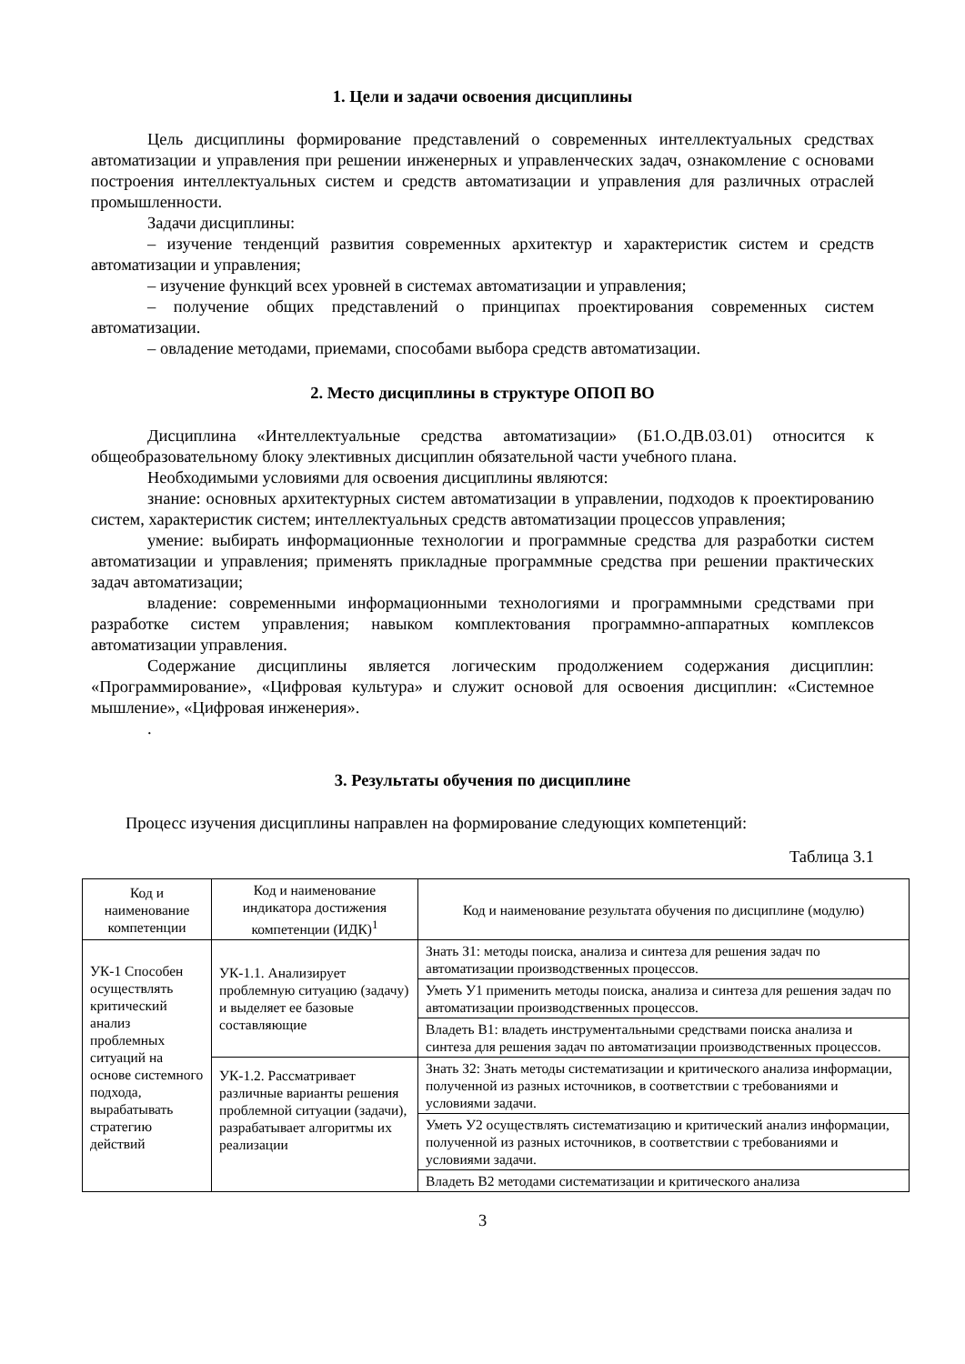1. Цели и задачи освоения дисциплины
Цель дисциплины формирование представлений о современных интеллектуальных средствах автоматизации и управления при решении инженерных и управленческих задач, ознакомление с основами построения интеллектуальных систем и средств автоматизации и управления для различных отраслей промышленности.
Задачи дисциплины:
– изучение тенденций развития современных архитектур и характеристик систем и средств автоматизации и управления;
– изучение функций всех уровней в системах автоматизации и управления;
– получение общих представлений о принципах проектирования современных систем автоматизации.
– овладение методами, приемами, способами выбора средств автоматизации.
2. Место дисциплины в структуре ОПОП ВО
Дисциплина «Интеллектуальные средства автоматизации» (Б1.О.ДВ.03.01) относится к общеобразовательному блоку элективных дисциплин обязательной части учебного плана.
Необходимыми условиями для освоения дисциплины являются:
знание: основных архитектурных систем автоматизации в управлении, подходов к проектированию систем, характеристик систем; интеллектуальных средств автоматизации процессов управления;
умение: выбирать информационные технологии и программные средства для разработки систем автоматизации и управления; применять прикладные программные средства при решении практических задач автоматизации;
владение: современными информационными технологиями и программными средствами при разработке систем управления; навыком комплектования программно-аппаратных комплексов автоматизации управления.
Содержание дисциплины является логическим продолжением содержания дисциплин: «Программирование», «Цифровая культура» и служит основой для освоения дисциплин: «Системное мышление», «Цифровая инженерия».
.
3. Результаты обучения по дисциплине
Процесс изучения дисциплины направлен на формирование следующих компетенций:
Таблица 3.1
| Код и наименование компетенции | Код и наименование индикатора достижения компетенции (ИДК)<sup>1</sup> | Код и наименование результата обучения по дисциплине (модулю) |
| --- | --- | --- |
| УК-1 Способен осуществлять критический анализ проблемных ситуаций на основе системного подхода, вырабатывать стратегию действий | УК-1.1. Анализирует проблемную ситуацию (задачу) и выделяет ее базовые составляющие | Знать З1: методы поиска, анализа и синтеза для решения задач по автоматизации производственных процессов. |
| | | Уметь У1 применить методы поиска, анализа и синтеза для решения задач по автоматизации производственных процессов. |
| | | Владеть В1: владеть инструментальными средствами поиска анализа и синтеза для решения задач по автоматизации производственных процессов. |
| | УК-1.2. Рассматривает различные варианты решения проблемной ситуации (задачи), разрабатывает алгоритмы их реализации | Знать З2: Знать методы систематизации и критического анализа информации, полученной из разных источников, в соответствии с требованиями и условиями задачи. |
| | | Уметь У2 осуществлять систематизацию и критический анализ информации, полученной из разных источников, в соответствии с требованиями и условиями задачи. |
| | | Владеть В2 методами систематизации и критического анализа |
3